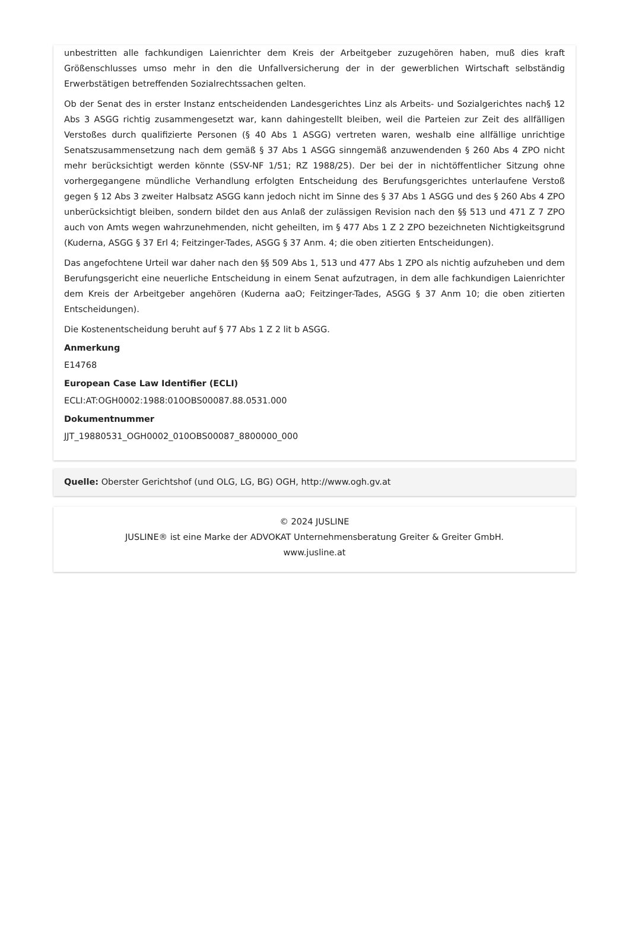unbestritten alle fachkundigen Laienrichter dem Kreis der Arbeitgeber zuzugehören haben, muß dies kraft Größenschlusses umso mehr in den die Unfallversicherung der in der gewerblichen Wirtschaft selbständig Erwerbstätigen betreffenden Sozialrechtssachen gelten.
Ob der Senat des in erster Instanz entscheidenden Landesgerichtes Linz als Arbeits- und Sozialgerichtes nach§ 12 Abs 3 ASGG richtig zusammengesetzt war, kann dahingestellt bleiben, weil die Parteien zur Zeit des allfälligen Verstoßes durch qualifizierte Personen (§ 40 Abs 1 ASGG) vertreten waren, weshalb eine allfällige unrichtige Senatszusammensetzung nach dem gemäß § 37 Abs 1 ASGG sinngemäß anzuwendenden § 260 Abs 4 ZPO nicht mehr berücksichtigt werden könnte (SSV-NF 1/51; RZ 1988/25). Der bei der in nichtöffentlicher Sitzung ohne vorhergegangene mündliche Verhandlung erfolgten Entscheidung des Berufungsgerichtes unterlaufene Verstoß gegen § 12 Abs 3 zweiter Halbsatz ASGG kann jedoch nicht im Sinne des § 37 Abs 1 ASGG und des § 260 Abs 4 ZPO unberücksichtigt bleiben, sondern bildet den aus Anlaß der zulässigen Revision nach den §§ 513 und 471 Z 7 ZPO auch von Amts wegen wahrzunehmenden, nicht geheilten, im § 477 Abs 1 Z 2 ZPO bezeichneten Nichtigkeitsgrund (Kuderna, ASGG § 37 Erl 4; Feitzinger-Tades, ASGG § 37 Anm. 4; die oben zitierten Entscheidungen).
Das angefochtene Urteil war daher nach den §§ 509 Abs 1, 513 und 477 Abs 1 ZPO als nichtig aufzuheben und dem Berufungsgericht eine neuerliche Entscheidung in einem Senat aufzutragen, in dem alle fachkundigen Laienrichter dem Kreis der Arbeitgeber angehören (Kuderna aaO; Feitzinger-Tades, ASGG § 37 Anm 10; die oben zitierten Entscheidungen).
Die Kostenentscheidung beruht auf § 77 Abs 1 Z 2 lit b ASGG.
Anmerkung
E14768
European Case Law Identifier (ECLI)
ECLI:AT:OGH0002:1988:010OBS00087.88.0531.000
Dokumentnummer
JJT_19880531_OGH0002_010OBS00087_8800000_000
Quelle: Oberster Gerichtshof (und OLG, LG, BG) OGH, http://www.ogh.gv.at
© 2024 JUSLINE
JUSLINE® ist eine Marke der ADVOKAT Unternehmensberatung Greiter & Greiter GmbH.
www.jusline.at